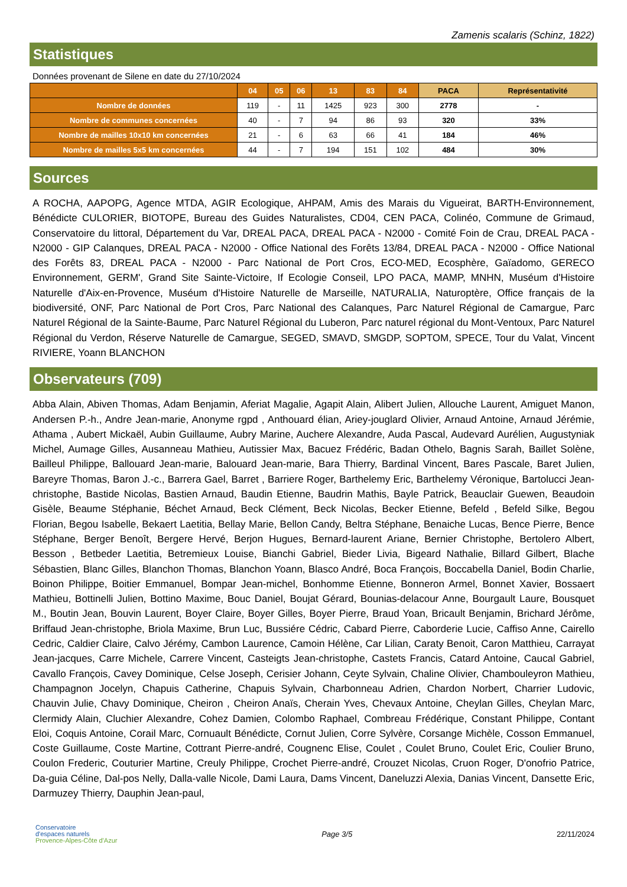Zamenis scalaris (Schinz, 1822)
Statistiques
Données provenant de Silene en date du 27/10/2024
| | 04 | 05 | 06 | 13 | 83 | 84 | PACA | Représentativité |
| --- | --- | --- | --- | --- | --- | --- | --- | --- |
| Nombre de données | 119 | - | 11 | 1425 | 923 | 300 | 2778 | - |
| Nombre de communes concernées | 40 | - | 7 | 94 | 86 | 93 | 320 | 33% |
| Nombre de mailles 10x10 km concernées | 21 | - | 6 | 63 | 66 | 41 | 184 | 46% |
| Nombre de mailles 5x5 km concernées | 44 | - | 7 | 194 | 151 | 102 | 484 | 30% |
Sources
A ROCHA, AAPOPG, Agence MTDA, AGIR Ecologique, AHPAM, Amis des Marais du Vigueirat, BARTH-Environnement, Bénédicte CULORIER, BIOTOPE, Bureau des Guides Naturalistes, CD04, CEN PACA, Colinéo, Commune de Grimaud, Conservatoire du littoral, Département du Var, DREAL PACA, DREAL PACA - N2000 - Comité Foin de Crau, DREAL PACA - N2000 - GIP Calanques, DREAL PACA - N2000 - Office National des Forêts 13/84, DREAL PACA - N2000 - Office National des Forêts 83, DREAL PACA - N2000 - Parc National de Port Cros, ECO-MED, Ecosphère, Gaïadomo, GERECO Environnement, GERM', Grand Site Sainte-Victoire, If Ecologie Conseil, LPO PACA, MAMP, MNHN, Muséum d'Histoire Naturelle d'Aix-en-Provence, Muséum d'Histoire Naturelle de Marseille, NATURALIA, Naturoptère, Office français de la biodiversité, ONF, Parc National de Port Cros, Parc National des Calanques, Parc Naturel Régional de Camargue, Parc Naturel Régional de la Sainte-Baume, Parc Naturel Régional du Luberon, Parc naturel régional du Mont-Ventoux, Parc Naturel Régional du Verdon, Réserve Naturelle de Camargue, SEGED, SMAVD, SMGDP, SOPTOM, SPECE, Tour du Valat, Vincent RIVIERE, Yoann BLANCHON
Observateurs (709)
Abba Alain, Abiven Thomas, Adam Benjamin, Aferiat Magalie, Agapit Alain, Alibert Julien, Allouche Laurent, Amiguet Manon, Andersen P.-h., Andre Jean-marie, Anonyme rgpd , Anthouard élian, Ariey-jouglard Olivier, Arnaud Antoine, Arnaud Jérémie, Athama , Aubert Mickaël, Aubin Guillaume, Aubry Marine, Auchere Alexandre, Auda Pascal, Audevard Aurélien, Augustyniak Michel, Aumage Gilles, Ausanneau Mathieu, Autissier Max, Bacuez Frédéric, Badan Othelo, Bagnis Sarah, Baillet Solène, Bailleul Philippe, Ballouard Jean-marie, Balouard Jean-marie, Bara Thierry, Bardinal Vincent, Bares Pascale, Baret Julien, Bareyre Thomas, Baron J.-c., Barrera Gael, Barret , Barriere Roger, Barthelemy Eric, Barthelemy Véronique, Bartolucci Jean-christophe, Bastide Nicolas, Bastien Arnaud, Baudin Etienne, Baudrin Mathis, Bayle Patrick, Beauclair Guewen, Beaudoin Gisèle, Beaume Stéphanie, Béchet Arnaud, Beck Clément, Beck Nicolas, Becker Etienne, Befeld , Befeld Silke, Begou Florian, Begou Isabelle, Bekaert Laetitia, Bellay Marie, Bellon Candy, Beltra Stéphane, Benaiche Lucas, Bence Pierre, Bence Stéphane, Berger Benoît, Bergere Hervé, Berjon Hugues, Bernard-laurent Ariane, Bernier Christophe, Bertolero Albert, Besson , Betbeder Laetitia, Betremieux Louise, Bianchi Gabriel, Bieder Livia, Bigeard Nathalie, Billard Gilbert, Blache Sébastien, Blanc Gilles, Blanchon Thomas, Blanchon Yoann, Blasco André, Boca François, Boccabella Daniel, Bodin Charlie, Boinon Philippe, Boitier Emmanuel, Bompar Jean-michel, Bonhomme Etienne, Bonneron Armel, Bonnet Xavier, Bossaert Mathieu, Bottinelli Julien, Bottino Maxime, Bouc Daniel, Boujat Gérard, Bounias-delacour Anne, Bourgault Laure, Bousquet M., Boutin Jean, Bouvin Laurent, Boyer Claire, Boyer Gilles, Boyer Pierre, Braud Yoan, Bricault Benjamin, Brichard Jérôme, Briffaud Jean-christophe, Briola Maxime, Brun Luc, Bussiére Cédric, Cabard Pierre, Caborderie Lucie, Caffiso Anne, Cairello Cedric, Caldier Claire, Calvo Jérémy, Cambon Laurence, Camoin Hélène, Car Lilian, Caraty Benoit, Caron Matthieu, Carrayat Jean-jacques, Carre Michele, Carrere Vincent, Casteigts Jean-christophe, Castets Francis, Catard Antoine, Caucal Gabriel, Cavallo François, Cavey Dominique, Celse Joseph, Cerisier Johann, Ceyte Sylvain, Chaline Olivier, Chambouleyron Mathieu, Champagnon Jocelyn, Chapuis Catherine, Chapuis Sylvain, Charbonneau Adrien, Chardon Norbert, Charrier Ludovic, Chauvin Julie, Chavy Dominique, Cheiron , Cheiron Anaïs, Cherain Yves, Chevaux Antoine, Cheylan Gilles, Cheylan Marc, Clermidy Alain, Cluchier Alexandre, Cohez Damien, Colombo Raphael, Combreau Frédérique, Constant Philippe, Contant Eloi, Coquis Antoine, Corail Marc, Cornuault Bénédicte, Cornut Julien, Corre Sylvère, Corsange Michèle, Cosson Emmanuel, Coste Guillaume, Coste Martine, Cottrant Pierre-andré, Cougnenc Elise, Coulet , Coulet Bruno, Coulet Eric, Coulier Bruno, Coulon Frederic, Couturier Martine, Creuly Philippe, Crochet Pierre-andré, Crouzet Nicolas, Cruon Roger, D'onofrio Patrice, Da-guia Céline, Dal-pos Nelly, Dalla-valle Nicole, Dami Laura, Dams Vincent, Daneluzzi Alexia, Danias Vincent, Dansette Eric, Darmuzey Thierry, Dauphin Jean-paul,
Conservatoire
d'espaces naturels
Provence-Alpes-Côte d'Azur
Page 3/5 22/11/2024